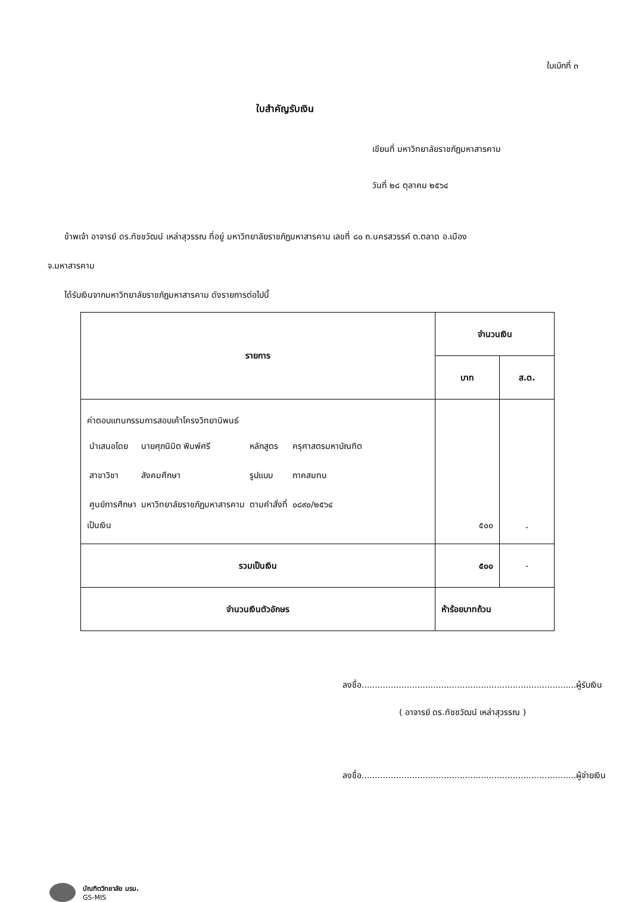ใบเบิกที่ ๓
ใบสำคัญรับเงิน
เขียนที่ มหาวิทยาลัยราชภัฏมหาสารคาม
วันที่ ๒๘ ตุลาคม ๒๕๖๔
ข้าพเจ้า อาจารย์ ดร.ทัชชวัฒน์ เหล่าสุวรรณ ที่อยู่ มหาวิทยาลัยราชภัฏมหาสารคาม เลขที่ ๘๐ ถ.นครสวรรค์ ต.ตลาด อ.เมือง
จ.มหาสารคาม
ได้รับเงินจากมหาวิทยาลัยราชภัฏมหาสารคาม ดังรายการต่อไปนี้
| รายการ | จำนวนเงิน | |
| --- | --- | --- |
| | บาท | ส.ต. |
| ค่าตอบแทนกรรมการสอบเค้าโครงวิทยานิพนธ์ / นำเสนอโดย / นายศุภนิมิต พิมพ์ศรี / หลักสูตร / ครุศาสตรมหาบัณฑิต / / สาขาวิชา / สังคมศึกษา / รูปแบบ / ภาคสมทบ / / ศูนย์การศึกษา / มหาวิทยาลัยราชภัฏมหาสารคาม / ตามคำสั่งที่ / ๐๘๙๐/๒๕๖๔ / เป็นเงิน | ๕๐๐ | - |
| รวมเป็นเงิน | ๕๐๐ | - |
| จำนวนเงินตัวอักษร | ห้าร้อยบาทถ้วน | |
ลงชื่อ.................................................................................ผู้รับเงิน
( อาจารย์ ดร.ทัชชวัฒน์ เหล่าสุวรรณ )
ลงชื่อ.................................................................................ผู้จ่ายเงิน
บัณฑิตวิทยาลัย มรม.
GS-MIS